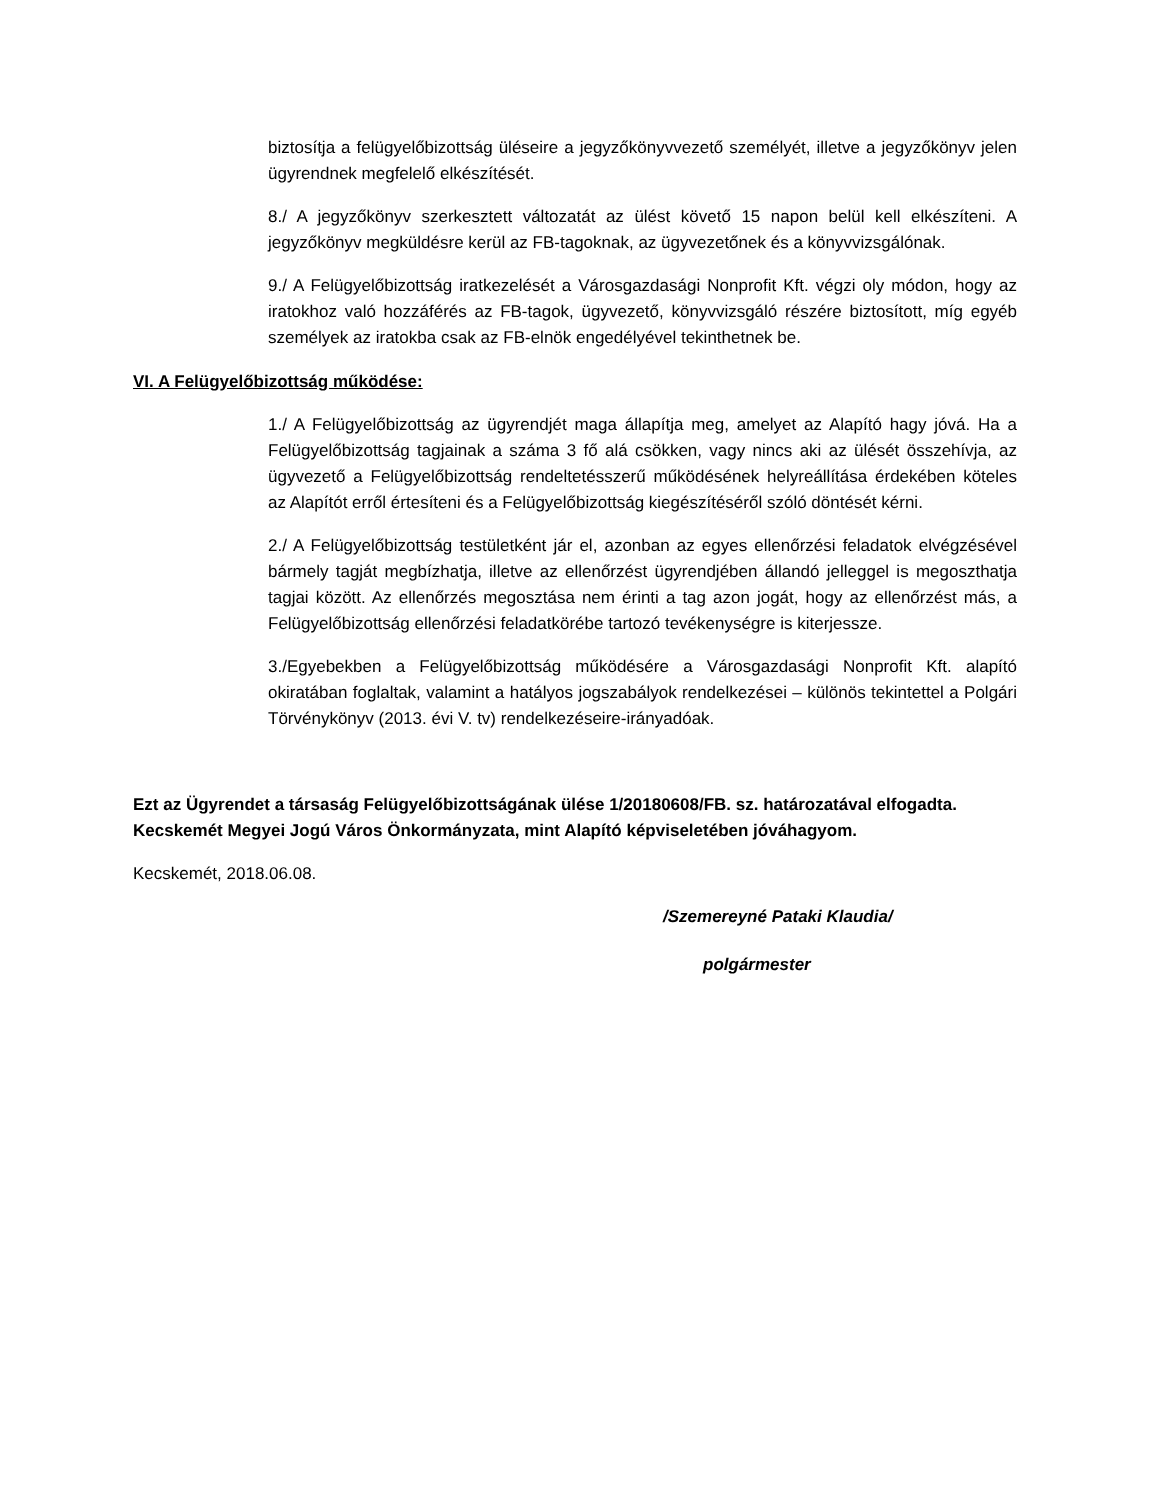biztosítja a felügyelőbizottság üléseire a jegyzőkönyvvezető személyét, illetve a jegyzőkönyv jelen ügyrendnek megfelelő elkészítését.
8./ A jegyzőkönyv szerkesztett változatát az ülést követő 15 napon belül kell elkészíteni. A jegyzőkönyv megküldésre kerül az FB-tagoknak, az ügyvezetőnek és a könyvvizsgálónak.
9./ A Felügyelőbizottság iratkezelését a Városgazdasági Nonprofit Kft. végzi oly módon, hogy az iratokhoz való hozzáférés az FB-tagok, ügyvezető, könyvvizsgáló részére biztosított, míg egyéb személyek az iratokba csak az FB-elnök engedélyével tekinthetnek be.
VI. A Felügyelőbizottság működése:
1./ A Felügyelőbizottság az ügyrendjét maga állapítja meg, amelyet az Alapító hagy jóvá. Ha a Felügyelőbizottság tagjainak a száma 3 fő alá csökken, vagy nincs aki az ülését összehívja, az ügyvezető a Felügyelőbizottság rendeltetésszerű működésének helyreállítása érdekében köteles az Alapítót erről értesíteni és a Felügyelőbizottság kiegészítéséről szóló döntését kérni.
2./ A Felügyelőbizottság testületként jár el, azonban az egyes ellenőrzési feladatok elvégzésével bármely tagját megbízhatja, illetve az ellenőrzést ügyrendjében állandó jelleggel is megoszthatja tagjai között. Az ellenőrzés megosztása nem érinti a tag azon jogát, hogy az ellenőrzést más, a Felügyelőbizottság ellenőrzési feladatkörébe tartozó tevékenységre is kiterjessze.
3./Egyebekben a Felügyelőbizottság működésére a Városgazdasági Nonprofit Kft. alapító okiratában foglaltak, valamint a hatályos jogszabályok rendelkezései – különös tekintettel a Polgári Törvénykönyv (2013. évi V. tv) rendelkezéseire-irányadóak.
Ezt az Ügyrendet a társaság Felügyelőbizottságának ülése 1/20180608/FB. sz. határozatával elfogadta. Kecskemét Megyei Jogú Város Önkormányzata, mint Alapító képviseletében jóváhagyom.
Kecskemét, 2018.06.08.
/Szemereyné Pataki Klaudia/
polgármester